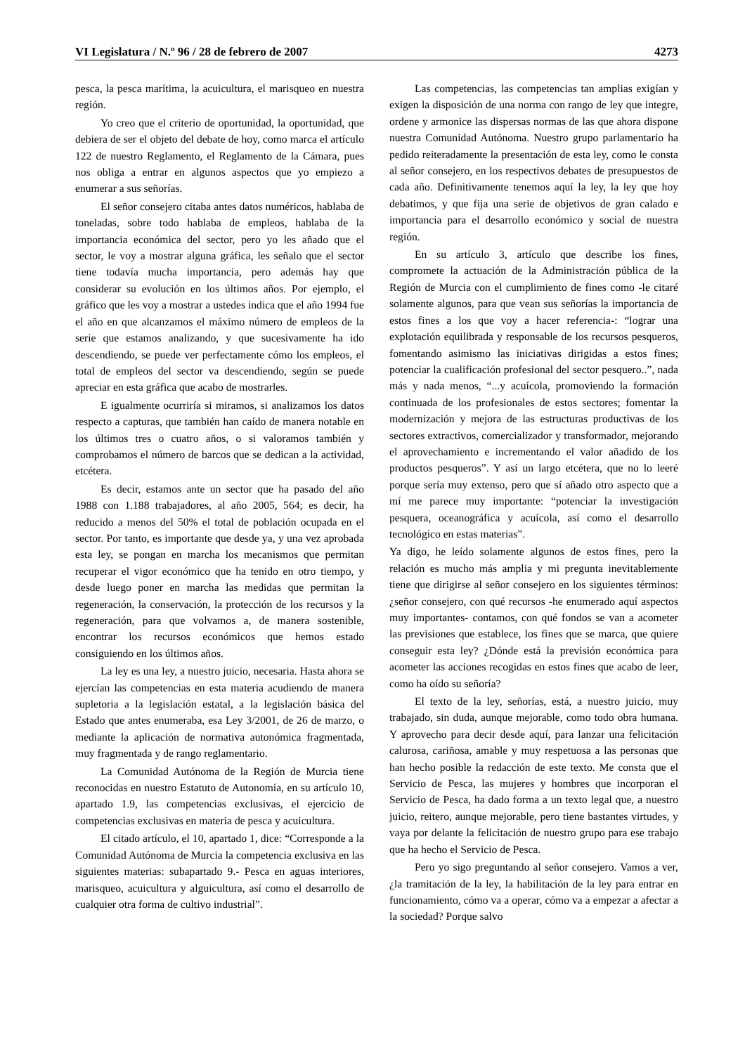VI Legislatura / N.º 96 / 28 de febrero de 2007 4273
pesca, la pesca marítima, la acuicultura, el marisqueo en nuestra región.
Yo creo que el criterio de oportunidad, la oportunidad, que debiera de ser el objeto del debate de hoy, como marca el artículo 122 de nuestro Reglamento, el Reglamento de la Cámara, pues nos obliga a entrar en algunos aspectos que yo empiezo a enumerar a sus señorías.
El señor consejero citaba antes datos numéricos, hablaba de toneladas, sobre todo hablaba de empleos, hablaba de la importancia económica del sector, pero yo les añado que el sector, le voy a mostrar alguna gráfica, les señalo que el sector tiene todavía mucha importancia, pero además hay que considerar su evolución en los últimos años. Por ejemplo, el gráfico que les voy a mostrar a ustedes indica que el año 1994 fue el año en que alcanzamos el máximo número de empleos de la serie que estamos analizando, y que sucesivamente ha ido descendiendo, se puede ver perfectamente cómo los empleos, el total de empleos del sector va descendiendo, según se puede apreciar en esta gráfica que acabo de mostrarles.
E igualmente ocurriría si miramos, si analizamos los datos respecto a capturas, que también han caído de manera notable en los últimos tres o cuatro años, o si valoramos también y comprobamos el número de barcos que se dedican a la actividad, etcétera.
Es decir, estamos ante un sector que ha pasado del año 1988 con 1.188 trabajadores, al año 2005, 564; es decir, ha reducido a menos del 50% el total de población ocupada en el sector. Por tanto, es importante que desde ya, y una vez aprobada esta ley, se pongan en marcha los mecanismos que permitan recuperar el vigor económico que ha tenido en otro tiempo, y desde luego poner en marcha las medidas que permitan la regeneración, la conservación, la protección de los recursos y la regeneración, para que volvamos a, de manera sostenible, encontrar los recursos económicos que hemos estado consiguiendo en los últimos años.
La ley es una ley, a nuestro juicio, necesaria. Hasta ahora se ejercían las competencias en esta materia acudiendo de manera supletoria a la legislación estatal, a la legislación básica del Estado que antes enumeraba, esa Ley 3/2001, de 26 de marzo, o mediante la aplicación de normativa autonómica fragmentada, muy fragmentada y de rango reglamentario.
La Comunidad Autónoma de la Región de Murcia tiene reconocidas en nuestro Estatuto de Autonomía, en su artículo 10, apartado 1.9, las competencias exclusivas, el ejercicio de competencias exclusivas en materia de pesca y acuicultura.
El citado artículo, el 10, apartado 1, dice: “Corresponde a la Comunidad Autónoma de Murcia la competencia exclusiva en las siguientes materias: subapartado 9.- Pesca en aguas interiores, marisqueo, acuicultura y alguicultura, así como el desarrollo de cualquier otra forma de cultivo industrial”.
Las competencias, las competencias tan amplias exigían y exigen la disposición de una norma con rango de ley que integre, ordene y armonice las dispersas normas de las que ahora dispone nuestra Comunidad Autónoma. Nuestro grupo parlamentario ha pedido reiteradamente la presentación de esta ley, como le consta al señor consejero, en los respectivos debates de presupuestos de cada año. Definitivamente tenemos aquí la ley, la ley que hoy debatimos, y que fija una serie de objetivos de gran calado e importancia para el desarrollo económico y social de nuestra región.
En su artículo 3, artículo que describe los fines, compromete la actuación de la Administración pública de la Región de Murcia con el cumplimiento de fines como -le citaré solamente algunos, para que vean sus señorías la importancia de estos fines a los que voy a hacer referencia-: “lograr una explotación equilibrada y responsable de los recursos pesqueros, fomentando asimismo las iniciativas dirigidas a estos fines; potenciar la cualificación profesional del sector pesquero..”, nada más y nada menos, “...y acuícola, promoviendo la formación continuada de los profesionales de estos sectores; fomentar la modernización y mejora de las estructuras productivas de los sectores extractivos, comercializador y transformador, mejorando el aprovechamiento e incrementando el valor añadido de los productos pesqueros”. Y así un largo etcétera, que no lo leeré porque sería muy extenso, pero que sí añado otro aspecto que a mí me parece muy importante: “potenciar la investigación pesquera, oceanográfica y acuícola, así como el desarrollo tecnológico en estas materias”.
Ya digo, he leído solamente algunos de estos fines, pero la relación es mucho más amplia y mi pregunta inevitablemente tiene que dirigirse al señor consejero en los siguientes términos: ¿señor consejero, con qué recursos -he enumerado aquí aspectos muy importantes- contamos, con qué fondos se van a acometer las previsiones que establece, los fines que se marca, que quiere conseguir esta ley? ¿Dónde está la previsión económica para acometer las acciones recogidas en estos fines que acabo de leer, como ha oído su señoría?
El texto de la ley, señorías, está, a nuestro juicio, muy trabajado, sin duda, aunque mejorable, como todo obra humana. Y aprovecho para decir desde aquí, para lanzar una felicitación calurosa, cariñosa, amable y muy respetuosa a las personas que han hecho posible la redacción de este texto. Me consta que el Servicio de Pesca, las mujeres y hombres que incorporan el Servicio de Pesca, ha dado forma a un texto legal que, a nuestro juicio, reitero, aunque mejorable, pero tiene bastantes virtudes, y vaya por delante la felicitación de nuestro grupo para ese trabajo que ha hecho el Servicio de Pesca.
Pero yo sigo preguntando al señor consejero. Vamos a ver, ¿la tramitación de la ley, la habilitación de la ley para entrar en funcionamiento, cómo va a operar, cómo va a empezar a afectar a la sociedad? Porque salvo